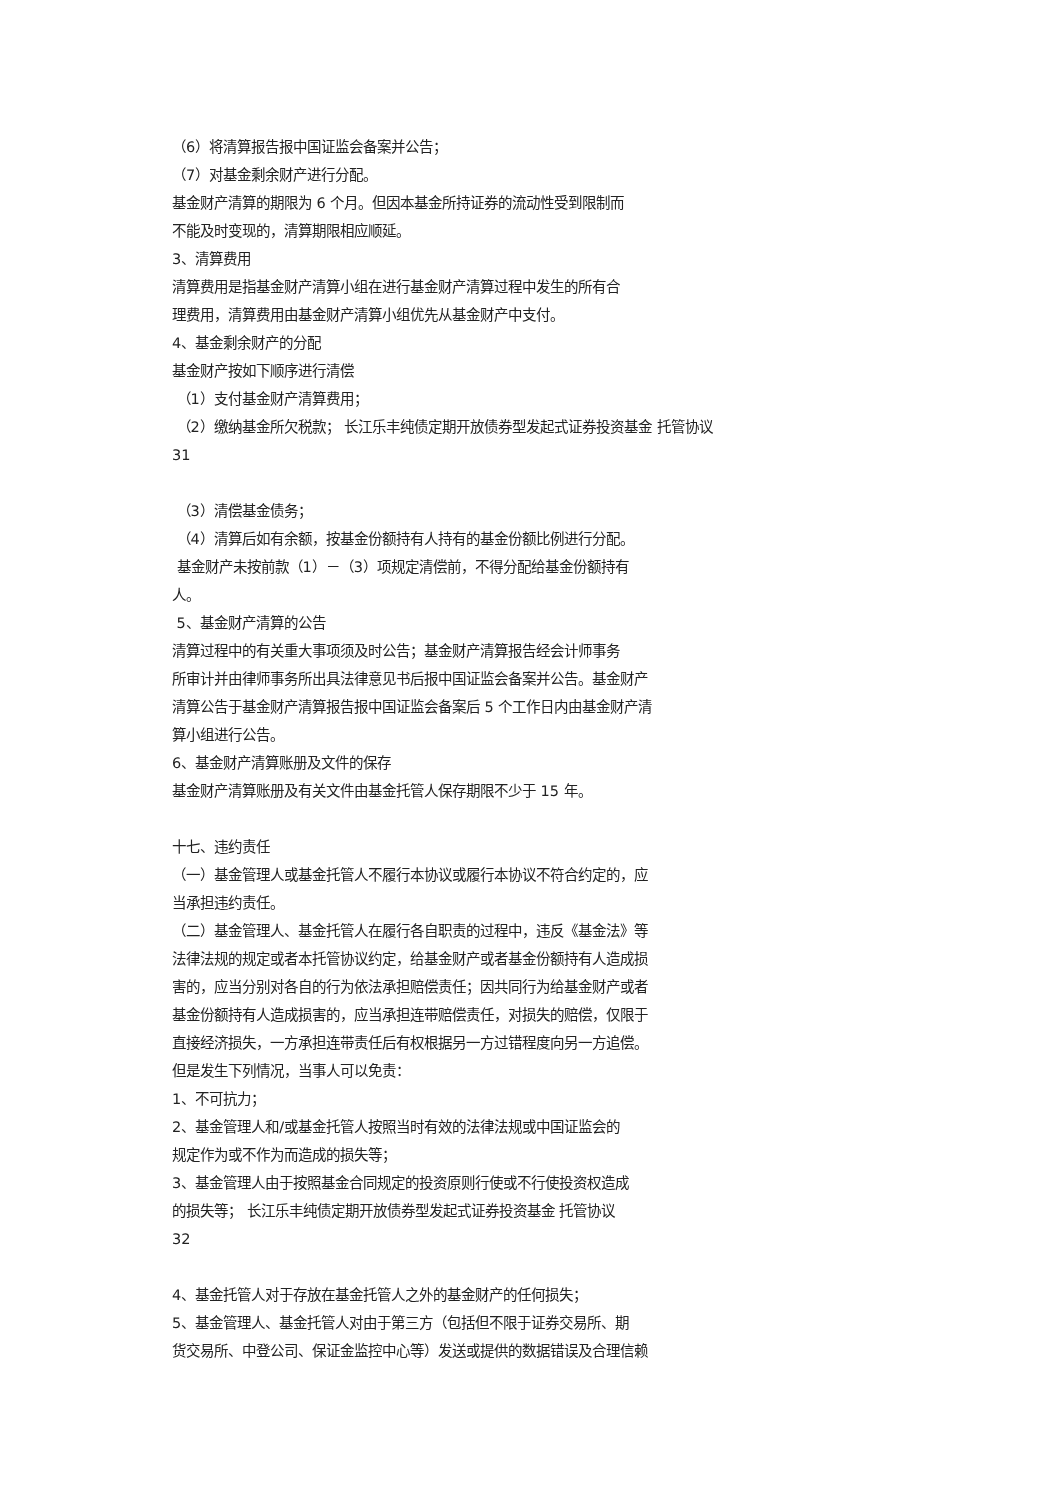（6）将清算报告报中国证监会备案并公告；
（7）对基金剩余财产进行分配。
基金财产清算的期限为 6 个月。但因本基金所持证券的流动性受到限制而
不能及时变现的，清算期限相应顺延。
3、清算费用
清算费用是指基金财产清算小组在进行基金财产清算过程中发生的所有合
理费用，清算费用由基金财产清算小组优先从基金财产中支付。
4、基金剩余财产的分配
基金财产按如下顺序进行清偿
（1）支付基金财产清算费用；
（2）缴纳基金所欠税款； 长江乐丰纯债定期开放债券型发起式证券投资基金 托管协议
31
（3）清偿基金债务；
（4）清算后如有余额，按基金份额持有人持有的基金份额比例进行分配。
基金财产未按前款（1）－（3）项规定清偿前，不得分配给基金份额持有
人。
5、基金财产清算的公告
清算过程中的有关重大事项须及时公告；基金财产清算报告经会计师事务
所审计并由律师事务所出具法律意见书后报中国证监会备案并公告。基金财产
清算公告于基金财产清算报告报中国证监会备案后 5 个工作日内由基金财产清
算小组进行公告。
6、基金财产清算账册及文件的保存
基金财产清算账册及有关文件由基金托管人保存期限不少于 15 年。
十七、违约责任
（一）基金管理人或基金托管人不履行本协议或履行本协议不符合约定的，应
当承担违约责任。
（二）基金管理人、基金托管人在履行各自职责的过程中，违反《基金法》等
法律法规的规定或者本托管协议约定，给基金财产或者基金份额持有人造成损
害的，应当分别对各自的行为依法承担赔偿责任；因共同行为给基金财产或者
基金份额持有人造成损害的，应当承担连带赔偿责任，对损失的赔偿，仅限于
直接经济损失，一方承担连带责任后有权根据另一方过错程度向另一方追偿。
但是发生下列情况，当事人可以免责：
1、不可抗力；
2、基金管理人和/或基金托管人按照当时有效的法律法规或中国证监会的
规定作为或不作为而造成的损失等；
3、基金管理人由于按照基金合同规定的投资原则行使或不行使投资权造成
的损失等； 长江乐丰纯债定期开放债券型发起式证券投资基金 托管协议
32
4、基金托管人对于存放在基金托管人之外的基金财产的任何损失；
5、基金管理人、基金托管人对由于第三方（包括但不限于证券交易所、期
货交易所、中登公司、保证金监控中心等）发送或提供的数据错误及合理信赖